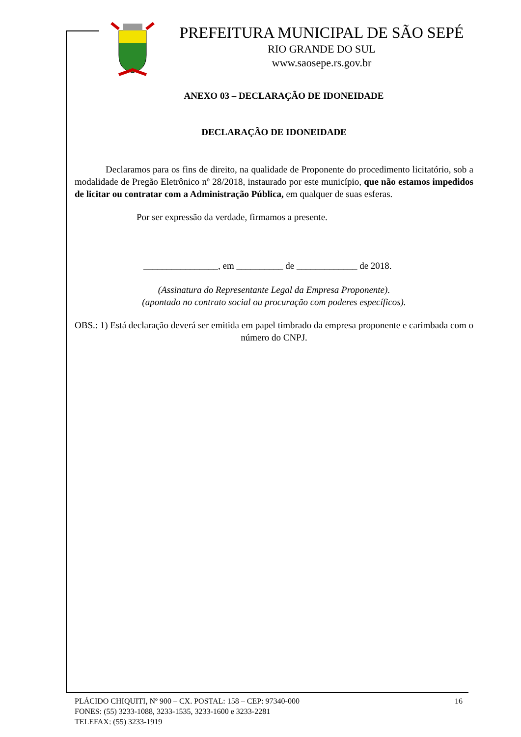PREFEITURA MUNICIPAL DE SÃO SEPÉ
RIO GRANDE DO SUL
www.saosepe.rs.gov.br
ANEXO 03 – DECLARAÇÃO DE IDONEIDADE
DECLARAÇÃO DE IDONEIDADE
Declaramos para os fins de direito, na qualidade de Proponente do procedimento licitatório, sob a modalidade de Pregão Eletrônico nº 28/2018, instaurado por este município, que não estamos impedidos de licitar ou contratar com a Administração Pública, em qualquer de suas esferas.
Por ser expressão da verdade, firmamos a presente.
________________, em __________ de _____________ de 2018.
(Assinatura do Representante Legal da Empresa Proponente).
(apontado no contrato social ou procuração com poderes específicos).
OBS.: 1) Está declaração deverá ser emitida em papel timbrado da empresa proponente e carimbada com o número do CNPJ.
PLÁCIDO CHIQUITI, Nº 900 – CX. POSTAL: 158 – CEP: 97340-000 16
FONES: (55) 3233-1088, 3233-1535, 3233-1600 e 3233-2281
TELEFAX: (55) 3233-1919